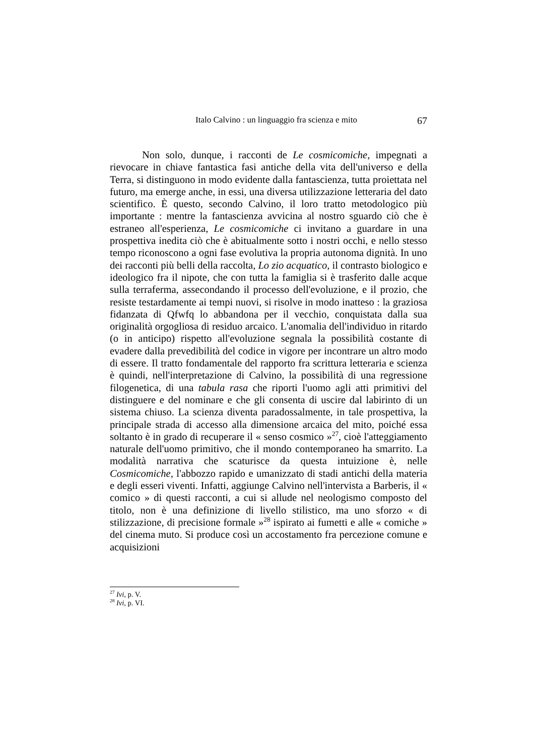Italo Calvino : un linguaggio fra scienza e mito 67
Non solo, dunque, i racconti de Le cosmicomiche, impegnati a rievocare in chiave fantastica fasi antiche della vita dell'universo e della Terra, si distinguono in modo evidente dalla fantascienza, tutta proiettata nel futuro, ma emerge anche, in essi, una diversa utilizzazione letteraria del dato scientifico. È questo, secondo Calvino, il loro tratto metodologico più importante : mentre la fantascienza avvicina al nostro sguardo ciò che è estraneo all'esperienza, Le cosmicomiche ci invitano a guardare in una prospettiva inedita ciò che è abitualmente sotto i nostri occhi, e nello stesso tempo riconoscono a ogni fase evolutiva la propria autonoma dignità. In uno dei racconti più belli della raccolta, Lo zio acquatico, il contrasto biologico e ideologico fra il nipote, che con tutta la famiglia si è trasferito dalle acque sulla terraferma, assecondando il processo dell'evoluzione, e il prozio, che resiste testardamente ai tempi nuovi, si risolve in modo inatteso : la graziosa fidanzata di Qfwfq lo abbandona per il vecchio, conquistata dalla sua originalità orgogliosa di residuo arcaico. L'anomalia dell'individuo in ritardo (o in anticipo) rispetto all'evoluzione segnala la possibilità costante di evadere dalla prevedibilità del codice in vigore per incontrare un altro modo di essere. Il tratto fondamentale del rapporto fra scrittura letteraria e scienza è quindi, nell'interpretazione di Calvino, la possibilità di una regressione filogenetica, di una tabula rasa che riporti l'uomo agli atti primitivi del distinguere e del nominare e che gli consenta di uscire dal labirinto di un sistema chiuso. La scienza diventa paradossalmente, in tale prospettiva, la principale strada di accesso alla dimensione arcaica del mito, poiché essa soltanto è in grado di recuperare il « senso cosmico »<sup>27</sup>, cioè l'atteggiamento naturale dell'uomo primitivo, che il mondo contemporaneo ha smarrito. La modalità narrativa che scaturisce da questa intuizione è, nelle Cosmicomiche, l'abbozzo rapido e umanizzato di stadi antichi della materia e degli esseri viventi. Infatti, aggiunge Calvino nell'intervista a Barberis, il « comico » di questi racconti, a cui si allude nel neologismo composto del titolo, non è una definizione di livello stilistico, ma uno sforzo « di stilizzazione, di precisione formale »<sup>28</sup> ispirato ai fumetti e alle « comiche » del cinema muto. Si produce così un accostamento fra percezione comune e acquisizioni
<sup>27</sup> Ivi, p. V.
<sup>28</sup> Ivi, p. VI.